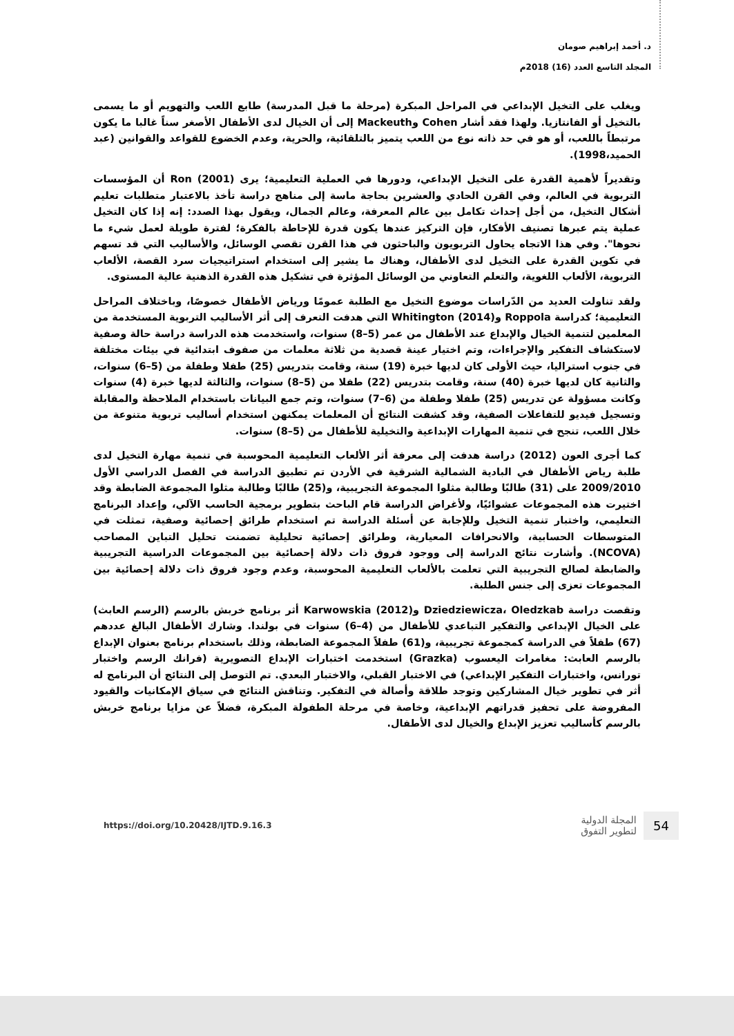د. أحمد إبراهيم صومان
المجلد التاسع العدد (16) 2018م
ويغلب على التخيل الإبداعي في المراحل المبكرة (مرحلة ما قبل المدرسة) طابع اللعب والتهويم أو ما يسمى بالتخيل أو الفانتازيا. ولهذا فقد أشار Cohen وMackeuth إلى أن الخيال لدى الأطفال الأصغر سناً غالبا ما يكون مرتبطاً باللعب، أو هو في حد ذاته نوع من اللعب يتميز بالتلقائية، والحرية، وعدم الخضوع للقواعد والقوانين (عبد الحميد،1998).
وتقديراً لأهمية القدرة على التخيل الإبداعي، ودورها في العملية التعليمية؛ يرى Ron (2001) أن المؤسسات التربوية في العالم، وفي القرن الحادي والعشرين بحاجة ماسة إلى مناهج دراسة تأخذ بالاعتبار متطلبات تعليم أشكال التخيل، من أجل إحداث تكامل بين عالم المعرفة، وعالم الجمال، ويقول بهذا الصدد: إنه إذا كان التخيل عملية يتم عبرها تصنيف الأفكار، فإن التركيز عندها يكون قدرة للإحاطة بالفكرة؛ لفترة طويلة لعمل شيء ما نحوها". وفي هذا الاتجاه يحاول التربويون والباحثون في هذا القرن تقصي الوسائل، والأساليب التي قد تسهم في تكوين القدرة على التخيل لدى الأطفال، وهناك ما يشير إلى استخدام استراتيجيات سرد القصة، الألعاب التربوية، الألعاب اللغوية، والتعلم التعاوني من الوسائل المؤثرة في تشكيل هذه القدرة الذهنية عالية المستوى.
ولقد تناولت العديد من الدّراسات موضوع التخيل مع الطلبة عمومًا ورياض الأطفال خصوصًا، وباختلاف المراحل التعليمية؛ كدراسة Roppola وWhitington (2014) التي هدفت التعرف إلى أثر الأساليب التربوية المستخدمة من المعلمين لتنمية الخيال والإبداع عند الأطفال من عمر (5–8) سنوات، واستخدمت هذه الدراسة دراسة حالة وصفية لاستكشاف التفكير والإجراءات، وتم اختيار عينة قصدية من ثلاثة معلمات من صفوف ابتدائية في بيئات مختلفة في جنوب استراليا، حيث الأولى كان لديها خبرة (19) سنة، وقامت بتدريس (25) طفلا وطفلة من (5–6) سنوات، والثانية كان لديها خبرة (40) سنة، وقامت بتدريس (22) طفلا من (5–8) سنوات، والثالثة لديها خبرة (4) سنوات وكانت مسؤولة عن تدريس (25) طفلا وطفلة من (6–7) سنوات، وتم جمع البيانات باستخدام الملاحظة والمقابلة وتسجيل فيديو للتفاعلات الصفية، وقد كشفت النتائج أن المعلمات يمكنهن استخدام أساليب تربوية متنوعة من خلال اللعب، تنجح في تنمية المهارات الإبداعية والتخيلية للأطفال من (5–8) سنوات.
كما أجرى العون (2012) دراسة هدفت إلى معرفة أثر الألعاب التعليمية المحوسبة في تنمية مهارة التخيل لدى طلبة رياض الأطفال في البادية الشمالية الشرقية في الأردن تم تطبيق الدراسة في الفصل الدراسي الأول 2009/2010 على (31) طالبًا وطالبة مثلوا المجموعة التجريبية، و(25) طالبًا وطالبة مثلوا المجموعة الضابطة وقد اختيرت هذه المجموعات عشوائيًا، ولأغراض الدراسة قام الباحث بتطوير برمجية الحاسب الآلي، وإعداد البرنامج التعليمي، واختبار تنمية التخيل وللإجابة عن أسئلة الدراسة تم استخدام طرائق إحصائية وصفية، تمثلت في المتوسطات الحسابية، والانحرافات المعيارية، وطرائق إحصائية تحليلية تضمنت تحليل التباين المصاحب (NCOVA). وأشارت نتائج الدراسة إلى ووجود فروق ذات دلالة إحصائية بين المجموعات الدراسية التجريبية والضابطة لصالح التجريبية التي تعلمت بالألعاب التعليمية المحوسبة، وعدم وجود فروق ذات دلالة إحصائية بين المجموعات تعزى إلى جنس الطلبة.
وتقصت دراسة Dziedziewicza، Oledzkab وKarwowskia (2012) أثر برنامج خربش بالرسم (الرسم العابث) على الخيال الإبداعي والتفكير التباعدي للأطفال من (4–6) سنوات في بولندا. وشارك الأطفال البالغ عددهم (67) طفلاً في الدراسة كمجموعة تجريبية، و(61) طفلاً المجموعة الضابطة، وذلك باستخدام برنامج بعنوان الإبداع بالرسم العابث: مغامرات اليعسوب (Grazka) استخدمت اختبارات الإبداع التصويرية (فرانك الرسم واختبار تورانس، واختبارات التفكير الإبداعي) في الاختبار القبلي، والاختبار البعدي. تم التوصل إلى النتائج أن البرنامج له أثر في تطوير خيال المشاركين وتوجد طلاقة وأصالة في التفكير. وتناقش النتائج في سياق الإمكانيات والقيود المفروضة على تحفيز قدراتهم الإبداعية، وخاصة في مرحلة الطفولة المبكرة، فضلاً عن مزايا برنامج خربش بالرسم كأساليب تعزيز الإبداع والخيال لدى الأطفال.
https://doi.org/10.20428/IJTD.9.16.3
54 المجلة الدولية
لتطوير التفوق